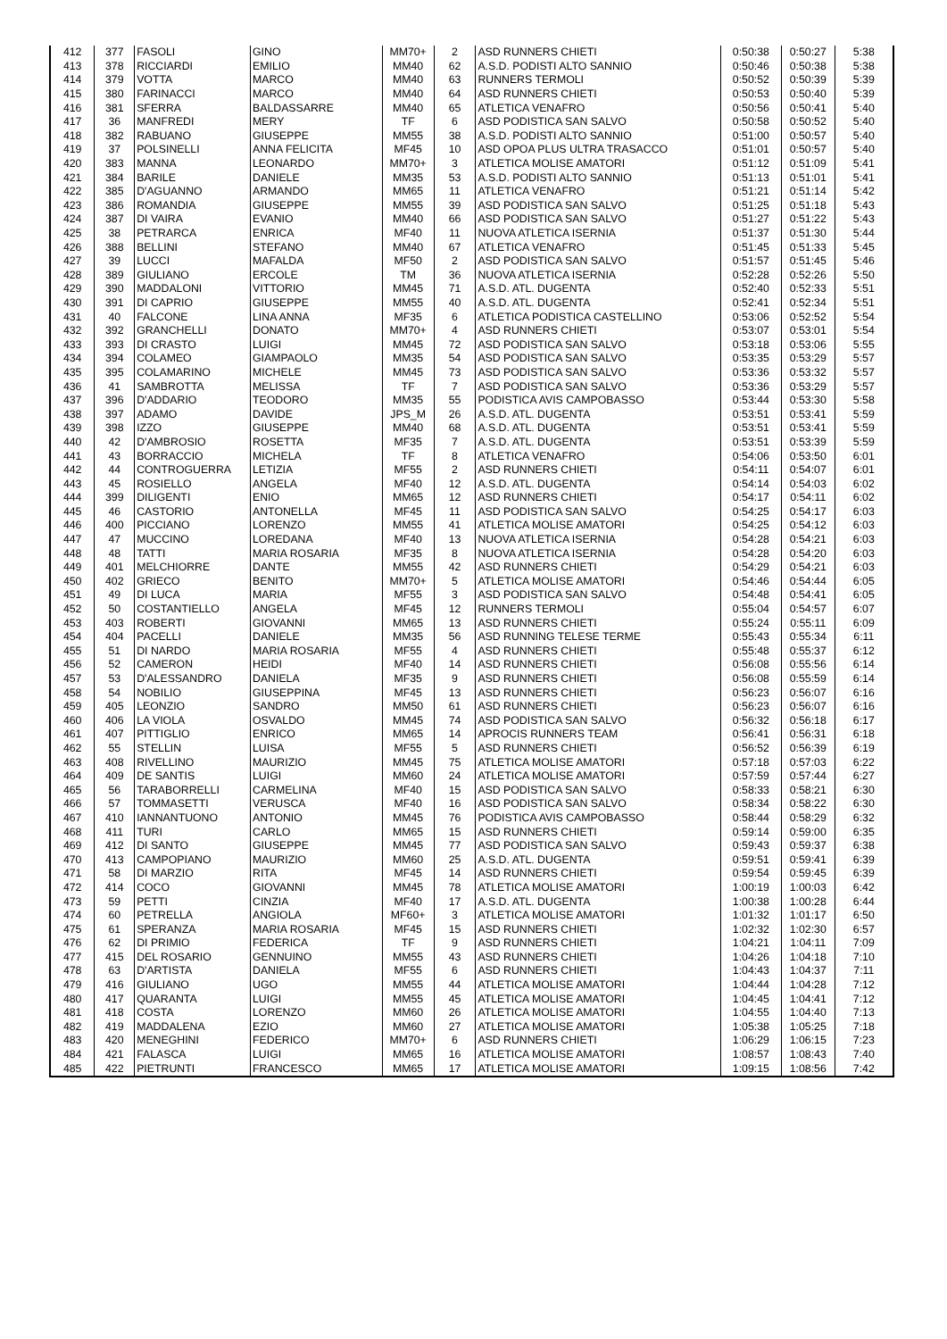| 412 | 377 | FASOLI | GINO | MM70+ | 2 | ASD RUNNERS CHIETI | 0:50:38 | 0:50:27 | 5:38 |
| 413 | 378 | RICCIARDI | EMILIO | MM40 | 62 | A.S.D. PODISTI ALTO SANNIO | 0:50:46 | 0:50:38 | 5:38 |
| 414 | 379 | VOTTA | MARCO | MM40 | 63 | RUNNERS TERMOLI | 0:50:52 | 0:50:39 | 5:39 |
| 415 | 380 | FARINACCI | MARCO | MM40 | 64 | ASD RUNNERS CHIETI | 0:50:53 | 0:50:40 | 5:39 |
| 416 | 381 | SFERRA | BALDASSARRE | MM40 | 65 | ATLETICA VENAFRO | 0:50:56 | 0:50:41 | 5:40 |
| 417 | 36 | MANFREDI | MERY | TF | 6 | ASD PODISTICA SAN SALVO | 0:50:58 | 0:50:52 | 5:40 |
| 418 | 382 | RABUANO | GIUSEPPE | MM55 | 38 | A.S.D. PODISTI ALTO SANNIO | 0:51:00 | 0:50:57 | 5:40 |
| 419 | 37 | POLSINELLI | ANNA FELICITA | MF45 | 10 | ASD OPOA PLUS ULTRA TRASACCO | 0:51:01 | 0:50:57 | 5:40 |
| 420 | 383 | MANNA | LEONARDO | MM70+ | 3 | ATLETICA MOLISE AMATORI | 0:51:12 | 0:51:09 | 5:41 |
| 421 | 384 | BARILE | DANIELE | MM35 | 53 | A.S.D. PODISTI ALTO SANNIO | 0:51:13 | 0:51:01 | 5:41 |
| 422 | 385 | D'AGUANNO | ARMANDO | MM65 | 11 | ATLETICA VENAFRO | 0:51:21 | 0:51:14 | 5:42 |
| 423 | 386 | ROMANDIA | GIUSEPPE | MM55 | 39 | ASD PODISTICA SAN SALVO | 0:51:25 | 0:51:18 | 5:43 |
| 424 | 387 | DI VAIRA | EVANIO | MM40 | 66 | ASD PODISTICA SAN SALVO | 0:51:27 | 0:51:22 | 5:43 |
| 425 | 38 | PETRARCA | ENRICA | MF40 | 11 | NUOVA ATLETICA ISERNIA | 0:51:37 | 0:51:30 | 5:44 |
| 426 | 388 | BELLINI | STEFANO | MM40 | 67 | ATLETICA VENAFRO | 0:51:45 | 0:51:33 | 5:45 |
| 427 | 39 | LUCCI | MAFALDA | MF50 | 2 | ASD PODISTICA SAN SALVO | 0:51:57 | 0:51:45 | 5:46 |
| 428 | 389 | GIULIANO | ERCOLE | TM | 36 | NUOVA ATLETICA ISERNIA | 0:52:28 | 0:52:26 | 5:50 |
| 429 | 390 | MADDALONI | VITTORIO | MM45 | 71 | A.S.D. ATL. DUGENTA | 0:52:40 | 0:52:33 | 5:51 |
| 430 | 391 | DI CAPRIO | GIUSEPPE | MM55 | 40 | A.S.D. ATL. DUGENTA | 0:52:41 | 0:52:34 | 5:51 |
| 431 | 40 | FALCONE | LINA ANNA | MF35 | 6 | ATLETICA PODISTICA CASTELLINO | 0:53:06 | 0:52:52 | 5:54 |
| 432 | 392 | GRANCHELLI | DONATO | MM70+ | 4 | ASD RUNNERS CHIETI | 0:53:07 | 0:53:01 | 5:54 |
| 433 | 393 | DI CRASTO | LUIGI | MM45 | 72 | ASD PODISTICA SAN SALVO | 0:53:18 | 0:53:06 | 5:55 |
| 434 | 394 | COLAMEO | GIAMPAOLO | MM35 | 54 | ASD PODISTICA SAN SALVO | 0:53:35 | 0:53:29 | 5:57 |
| 435 | 395 | COLAMARINO | MICHELE | MM45 | 73 | ASD PODISTICA SAN SALVO | 0:53:36 | 0:53:32 | 5:57 |
| 436 | 41 | SAMBROTTA | MELISSA | TF | 7 | ASD PODISTICA SAN SALVO | 0:53:36 | 0:53:29 | 5:57 |
| 437 | 396 | D'ADDARIO | TEODORO | MM35 | 55 | PODISTICA AVIS CAMPOBASSO | 0:53:44 | 0:53:30 | 5:58 |
| 438 | 397 | ADAMO | DAVIDE | JPS_M | 26 | A.S.D. ATL. DUGENTA | 0:53:51 | 0:53:41 | 5:59 |
| 439 | 398 | IZZO | GIUSEPPE | MM40 | 68 | A.S.D. ATL. DUGENTA | 0:53:51 | 0:53:41 | 5:59 |
| 440 | 42 | D'AMBROSIO | ROSETTA | MF35 | 7 | A.S.D. ATL. DUGENTA | 0:53:51 | 0:53:39 | 5:59 |
| 441 | 43 | BORRACCIO | MICHELA | TF | 8 | ATLETICA VENAFRO | 0:54:06 | 0:53:50 | 6:01 |
| 442 | 44 | CONTROGUERRA | LETIZIA | MF55 | 2 | ASD RUNNERS CHIETI | 0:54:11 | 0:54:07 | 6:01 |
| 443 | 45 | ROSIELLO | ANGELA | MF40 | 12 | A.S.D. ATL. DUGENTA | 0:54:14 | 0:54:03 | 6:02 |
| 444 | 399 | DILIGENTI | ENIO | MM65 | 12 | ASD RUNNERS CHIETI | 0:54:17 | 0:54:11 | 6:02 |
| 445 | 46 | CASTORIO | ANTONELLA | MF45 | 11 | ASD PODISTICA SAN SALVO | 0:54:25 | 0:54:17 | 6:03 |
| 446 | 400 | PICCIANO | LORENZO | MM55 | 41 | ATLETICA MOLISE AMATORI | 0:54:25 | 0:54:12 | 6:03 |
| 447 | 47 | MUCCINO | LOREDANA | MF40 | 13 | NUOVA ATLETICA ISERNIA | 0:54:28 | 0:54:21 | 6:03 |
| 448 | 48 | TATTI | MARIA ROSARIA | MF35 | 8 | NUOVA ATLETICA ISERNIA | 0:54:28 | 0:54:20 | 6:03 |
| 449 | 401 | MELCHIORRE | DANTE | MM55 | 42 | ASD RUNNERS CHIETI | 0:54:29 | 0:54:21 | 6:03 |
| 450 | 402 | GRIECO | BENITO | MM70+ | 5 | ATLETICA MOLISE AMATORI | 0:54:46 | 0:54:44 | 6:05 |
| 451 | 49 | DI LUCA | MARIA | MF55 | 3 | ASD PODISTICA SAN SALVO | 0:54:48 | 0:54:41 | 6:05 |
| 452 | 50 | COSTANTIELLO | ANGELA | MF45 | 12 | RUNNERS TERMOLI | 0:55:04 | 0:54:57 | 6:07 |
| 453 | 403 | ROBERTI | GIOVANNI | MM65 | 13 | ASD RUNNERS CHIETI | 0:55:24 | 0:55:11 | 6:09 |
| 454 | 404 | PACELLI | DANIELE | MM35 | 56 | ASD RUNNING TELESE TERME | 0:55:43 | 0:55:34 | 6:11 |
| 455 | 51 | DI NARDO | MARIA ROSARIA | MF55 | 4 | ASD RUNNERS CHIETI | 0:55:48 | 0:55:37 | 6:12 |
| 456 | 52 | CAMERON | HEIDI | MF40 | 14 | ASD RUNNERS CHIETI | 0:56:08 | 0:55:56 | 6:14 |
| 457 | 53 | D'ALESSANDRO | DANIELA | MF35 | 9 | ASD RUNNERS CHIETI | 0:56:08 | 0:55:59 | 6:14 |
| 458 | 54 | NOBILIO | GIUSEPPINA | MF45 | 13 | ASD RUNNERS CHIETI | 0:56:23 | 0:56:07 | 6:16 |
| 459 | 405 | LEONZIO | SANDRO | MM50 | 61 | ASD RUNNERS CHIETI | 0:56:23 | 0:56:07 | 6:16 |
| 460 | 406 | LA VIOLA | OSVALDO | MM45 | 74 | ASD PODISTICA SAN SALVO | 0:56:32 | 0:56:18 | 6:17 |
| 461 | 407 | PITTIGLIO | ENRICO | MM65 | 14 | APROCIS RUNNERS TEAM | 0:56:41 | 0:56:31 | 6:18 |
| 462 | 55 | STELLIN | LUISA | MF55 | 5 | ASD RUNNERS CHIETI | 0:56:52 | 0:56:39 | 6:19 |
| 463 | 408 | RIVELLINO | MAURIZIO | MM45 | 75 | ATLETICA MOLISE AMATORI | 0:57:18 | 0:57:03 | 6:22 |
| 464 | 409 | DE SANTIS | LUIGI | MM60 | 24 | ATLETICA MOLISE AMATORI | 0:57:59 | 0:57:44 | 6:27 |
| 465 | 56 | TARABORRELLI | CARMELINA | MF40 | 15 | ASD PODISTICA SAN SALVO | 0:58:33 | 0:58:21 | 6:30 |
| 466 | 57 | TOMMASETTI | VERUSCA | MF40 | 16 | ASD PODISTICA SAN SALVO | 0:58:34 | 0:58:22 | 6:30 |
| 467 | 410 | IANNANTUONO | ANTONIO | MM45 | 76 | PODISTICA AVIS CAMPOBASSO | 0:58:44 | 0:58:29 | 6:32 |
| 468 | 411 | TURI | CARLO | MM65 | 15 | ASD RUNNERS CHIETI | 0:59:14 | 0:59:00 | 6:35 |
| 469 | 412 | DI SANTO | GIUSEPPE | MM45 | 77 | ASD PODISTICA SAN SALVO | 0:59:43 | 0:59:37 | 6:38 |
| 470 | 413 | CAMPOPIANO | MAURIZIO | MM60 | 25 | A.S.D. ATL. DUGENTA | 0:59:51 | 0:59:41 | 6:39 |
| 471 | 58 | DI MARZIO | RITA | MF45 | 14 | ASD RUNNERS CHIETI | 0:59:54 | 0:59:45 | 6:39 |
| 472 | 414 | COCO | GIOVANNI | MM45 | 78 | ATLETICA MOLISE AMATORI | 1:00:19 | 1:00:03 | 6:42 |
| 473 | 59 | PETTI | CINZIA | MF40 | 17 | A.S.D. ATL. DUGENTA | 1:00:38 | 1:00:28 | 6:44 |
| 474 | 60 | PETRELLA | ANGIOLA | MF60+ | 3 | ATLETICA MOLISE AMATORI | 1:01:32 | 1:01:17 | 6:50 |
| 475 | 61 | SPERANZA | MARIA ROSARIA | MF45 | 15 | ASD RUNNERS CHIETI | 1:02:32 | 1:02:30 | 6:57 |
| 476 | 62 | DI PRIMIO | FEDERICA | TF | 9 | ASD RUNNERS CHIETI | 1:04:21 | 1:04:11 | 7:09 |
| 477 | 415 | DEL ROSARIO | GENNUINO | MM55 | 43 | ASD RUNNERS CHIETI | 1:04:26 | 1:04:18 | 7:10 |
| 478 | 63 | D'ARTISTA | DANIELA | MF55 | 6 | ASD RUNNERS CHIETI | 1:04:43 | 1:04:37 | 7:11 |
| 479 | 416 | GIULIANO | UGO | MM55 | 44 | ATLETICA MOLISE AMATORI | 1:04:44 | 1:04:28 | 7:12 |
| 480 | 417 | QUARANTA | LUIGI | MM55 | 45 | ATLETICA MOLISE AMATORI | 1:04:45 | 1:04:41 | 7:12 |
| 481 | 418 | COSTA | LORENZO | MM60 | 26 | ATLETICA MOLISE AMATORI | 1:04:55 | 1:04:40 | 7:13 |
| 482 | 419 | MADDALENA | EZIO | MM60 | 27 | ATLETICA MOLISE AMATORI | 1:05:38 | 1:05:25 | 7:18 |
| 483 | 420 | MENEGHINI | FEDERICO | MM70+ | 6 | ASD RUNNERS CHIETI | 1:06:29 | 1:06:15 | 7:23 |
| 484 | 421 | FALASCA | LUIGI | MM65 | 16 | ATLETICA MOLISE AMATORI | 1:08:57 | 1:08:43 | 7:40 |
| 485 | 422 | PIETRUNTI | FRANCESCO | MM65 | 17 | ATLETICA MOLISE AMATORI | 1:09:15 | 1:08:56 | 7:42 |